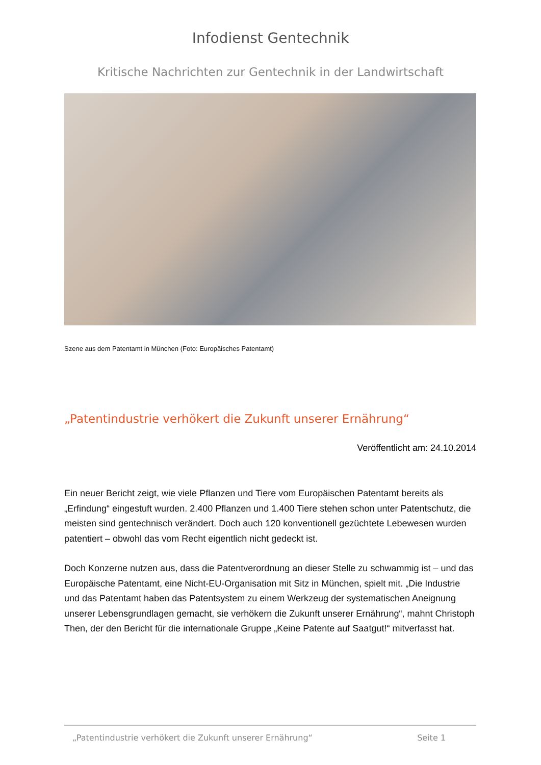Infodienst Gentechnik
Kritische Nachrichten zur Gentechnik in der Landwirtschaft
Szene aus dem Patentamt in München (Foto: Europäisches Patentamt)
„Patentindustrie verhökert die Zukunft unserer Ernährung“
Veröffentlicht am: 24.10.2014
Ein neuer Bericht zeigt, wie viele Pflanzen und Tiere vom Europäischen Patentamt bereits als „Erfindung“ eingestuft wurden. 2.400 Pflanzen und 1.400 Tiere stehen schon unter Patentschutz, die meisten sind gentechnisch verändert. Doch auch 120 konventionell gezüchtete Lebewesen wurden patentiert – obwohl das vom Recht eigentlich nicht gedeckt ist.
Doch Konzerne nutzen aus, dass die Patentverordnung an dieser Stelle zu schwammig ist – und das Europäische Patentamt, eine Nicht-EU-Organisation mit Sitz in München, spielt mit. „Die Industrie und das Patentamt haben das Patentsystem zu einem Werkzeug der systematischen Aneignung unserer Lebensgrundlagen gemacht, sie verhökern die Zukunft unserer Ernährung“, mahnt Christoph Then, der den Bericht für die internationale Gruppe „Keine Patente auf Saatgut!“ mitverfasst hat.
„Patentindustrie verhökert die Zukunft unserer Ernährung“ Seite 1